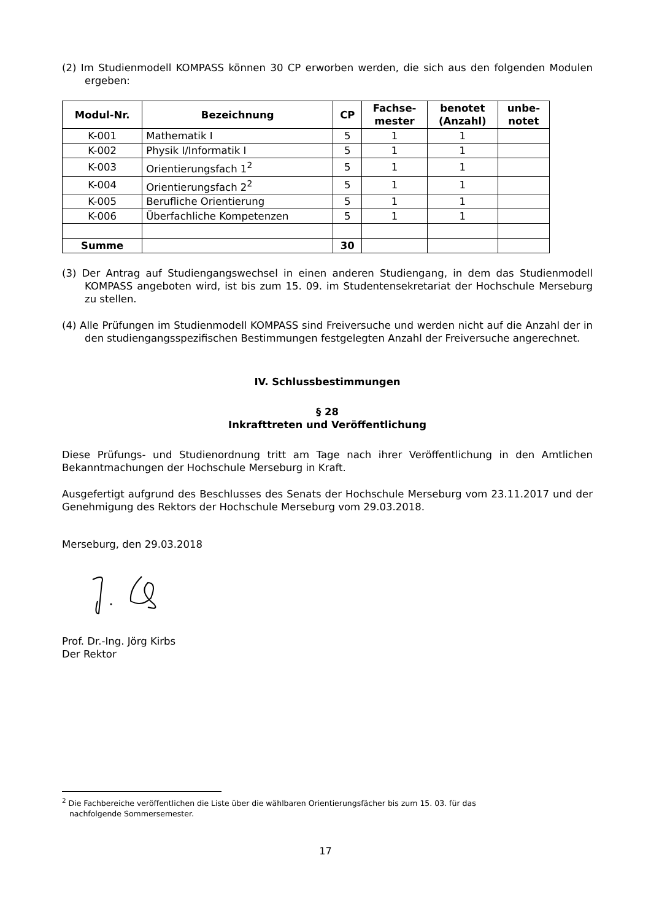(2) Im Studienmodell KOMPASS können 30 CP erworben werden, die sich aus den folgenden Modulen ergeben:
| Modul-Nr. | Bezeichnung | CP | Fachse- mester | benotet (Anzahl) | unbe- notet |
| --- | --- | --- | --- | --- | --- |
| K-001 | Mathematik I | 5 | 1 | 1 | |
| K-002 | Physik I/Informatik I | 5 | 1 | 1 | |
| K-003 | Orientierungsfach 1<sup>2</sup> | 5 | 1 | 1 | |
| K-004 | Orientierungsfach 2<sup>2</sup> | 5 | 1 | 1 | |
| K-005 | Berufliche Orientierung | 5 | 1 | 1 | |
| K-006 | Überfachliche Kompetenzen | 5 | 1 | 1 | |
| Summe | | 30 | | | |
(3) Der Antrag auf Studiengangswechsel in einen anderen Studiengang, in dem das Studienmodell KOMPASS angeboten wird, ist bis zum 15. 09. im Studentensekretariat der Hochschule Merseburg zu stellen.
(4) Alle Prüfungen im Studienmodell KOMPASS sind Freiversuche und werden nicht auf die Anzahl der in den studiengangsspezifischen Bestimmungen festgelegten Anzahl der Freiversuche angerechnet.
IV. Schlussbestimmungen
§ 28
Inkrafttreten und Veröffentlichung
Diese Prüfungs- und Studienordnung tritt am Tage nach ihrer Veröffentlichung in den Amtlichen Bekanntmachungen der Hochschule Merseburg in Kraft.
Ausgefertigt aufgrund des Beschlusses des Senats der Hochschule Merseburg vom 23.11.2017 und der Genehmigung des Rektors der Hochschule Merseburg vom 29.03.2018.
Merseburg, den 29.03.2018
Prof. Dr.-Ing. Jörg Kirbs
Der Rektor
<sup>2</sup> Die Fachbereiche veröffentlichen die Liste über die wählbaren Orientierungsfächer bis zum 15. 03. für das
nachfolgende Sommersemester.
17